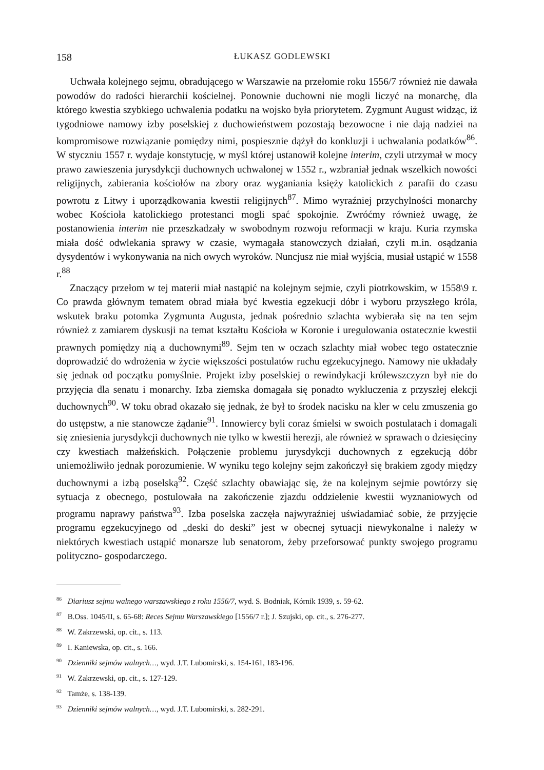158 ŁUKASZ GODLEWSKI
Uchwała kolejnego sejmu, obradującego w Warszawie na przełomie roku 1556/7 również nie dawała powodów do radości hierarchii kościelnej. Ponownie duchowni nie mogli liczyć na monarchę, dla którego kwestia szybkiego uchwalenia podatku na wojsko była priorytetem. Zygmunt August widząc, iż tygodniowe namowy izby poselskiej z duchowieństwem pozostają bezowocne i nie dają nadziei na kompromisowe rozwiązanie pomiędzy nimi, pospiesznie dążył do konkluzji i uchwalania podatków<sup>86</sup>. W styczniu 1557 r. wydaje konstytucję, w myśl której ustanowił kolejne interim, czyli utrzymał w mocy prawo zawieszenia jurysdykcji duchownych uchwalonej w 1552 r., wzbraniał jednak wszelkich nowości religijnych, zabierania kościołów na zbory oraz wyganiania księży katolickich z parafii do czasu powrotu z Litwy i uporządkowania kwestii religijnych<sup>87</sup>. Mimo wyraźniej przychylności monarchy wobec Kościoła katolickiego protestanci mogli spać spokojnie. Zwróćmy również uwagę, że postanowienia interim nie przeszkadzały w swobodnym rozwoju reformacji w kraju. Kuria rzymska miała dość odwlekania sprawy w czasie, wymagała stanowczych działań, czyli m.in. osądzania dysydentów i wykonywania na nich owych wyroków. Nuncjusz nie miał wyjścia, musiał ustąpić w 1558 r.<sup>88</sup>
Znaczący przełom w tej materii miał nastąpić na kolejnym sejmie, czyli piotrkowskim, w 1558\9 r. Co prawda głównym tematem obrad miała być kwestia egzekucji dóbr i wyboru przyszłego króla, wskutek braku potomka Zygmunta Augusta, jednak pośrednio szlachta wybierała się na ten sejm również z zamiarem dyskusji na temat kształtu Kościoła w Koronie i uregulowania ostatecznie kwestii prawnych pomiędzy nią a duchownymi<sup>89</sup>. Sejm ten w oczach szlachty miał wobec tego ostatecznie doprowadzić do wdrożenia w życie większości postulatów ruchu egzekucyjnego. Namowy nie układały się jednak od początku pomyślnie. Projekt izby poselskiej o rewindykacji królewszczyzn był nie do przyjęcia dla senatu i monarchy. Izba ziemska domagała się ponadto wykluczenia z przyszłej elekcji duchownych<sup>90</sup>. W toku obrad okazało się jednak, że był to środek nacisku na kler w celu zmuszenia go do ustępstw, a nie stanowcze żądanie<sup>91</sup>. Innowiercy byli coraz śmielsi w swoich postulatach i domagali się zniesienia jurysdykcji duchownych nie tylko w kwestii herezji, ale również w sprawach o dziesięciny czy kwestiach małżeńskich. Połączenie problemu jurysdykcji duchownych z egzekucją dóbr uniemożliwiło jednak porozumienie. W wyniku tego kolejny sejm zakończył się brakiem zgody między duchownymi a izbą poselską<sup>92</sup>. Część szlachty obawiając się, że na kolejnym sejmie powtórzy się sytuacja z obecnego, postulowała na zakończenie zjazdu oddzielenie kwestii wyznaniowych od programu naprawy państwa<sup>93</sup>. Izba poselska zaczęła najwyraźniej uświadamiać sobie, że przyjęcie programu egzekucyjnego od „deski do deski” jest w obecnej sytuacji niewykonalne i należy w niektórych kwestiach ustąpić monarsze lub senatorom, żeby przeforsować punkty swojego programu polityczno- gospodarczego.
<sup>86</sup> Diariusz sejmu walnego warszawskiego z roku 1556/7, wyd. S. Bodniak, Kórnik 1939, s. 59-62.
<sup>87</sup> B.Oss. 1045/II, s. 65-68: Reces Sejmu Warszawskiego [1556/7 r.]; J. Szujski, op. cit., s. 276-277.
<sup>88</sup> W. Zakrzewski, op. cit., s. 113.
<sup>89</sup> I. Kaniewska, op. cit., s. 166.
<sup>90</sup> Dzienniki sejmów walnych…, wyd. J.T. Lubomirski, s. 154-161, 183-196.
<sup>91</sup> W. Zakrzewski, op. cit., s. 127-129.
<sup>92</sup> Tamże, s. 138-139.
<sup>93</sup> Dzienniki sejmów walnych…, wyd. J.T. Lubomirski, s. 282-291.